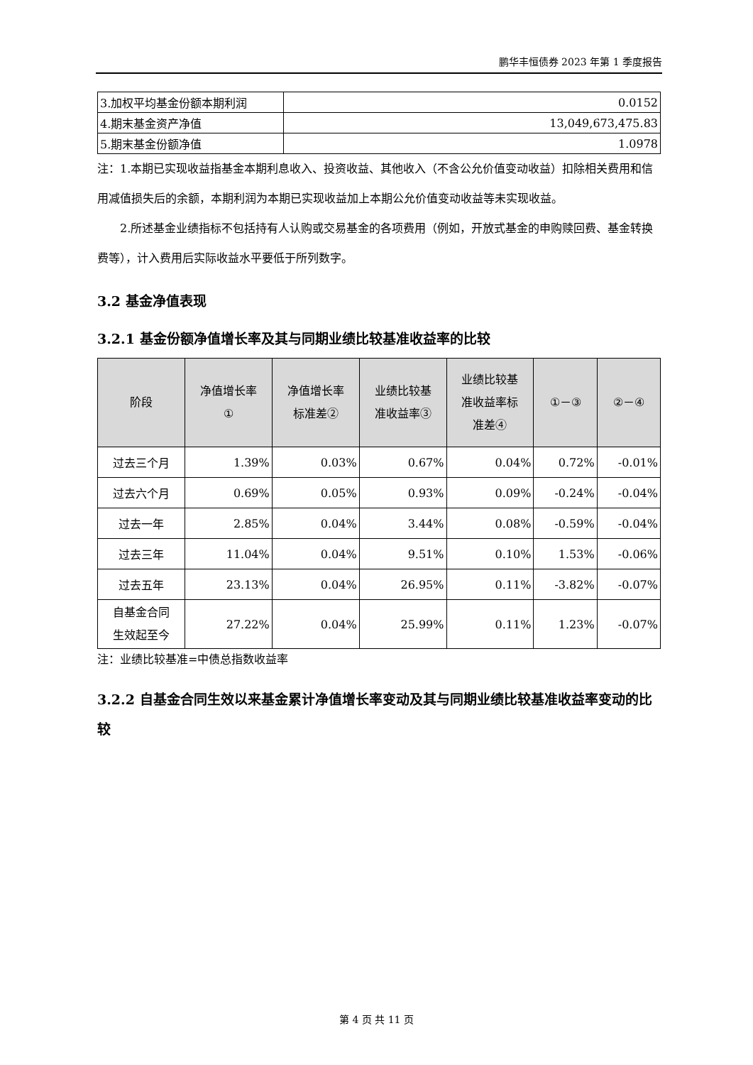鹏华丰恒债券 2023 年第 1 季度报告
| 3.加权平均基金份额本期利润 | 0.0152 |
| 4.期末基金资产净值 | 13,049,673,475.83 |
| 5.期末基金份额净值 | 1.0978 |
注：1.本期已实现收益指基金本期利息收入、投资收益、其他收入（不含公允价值变动收益）扣除相关费用和信用减值损失后的余额，本期利润为本期已实现收益加上本期公允价值变动收益等未实现收益。
2.所述基金业绩指标不包括持有人认购或交易基金的各项费用（例如，开放式基金的申购赎回费、基金转换费等），计入费用后实际收益水平要低于所列数字。
3.2 基金净值表现
3.2.1 基金份额净值增长率及其与同期业绩比较基准收益率的比较
| 阶段 | 净值增长率 ① | 净值增长率 标准差② | 业绩比较基 准收益率③ | 业绩比较基 准收益率标 准差④ | ①－③ | ②－④ |
| --- | --- | --- | --- | --- | --- | --- |
| 过去三个月 | 1.39% | 0.03% | 0.67% | 0.04% | 0.72% | -0.01% |
| 过去六个月 | 0.69% | 0.05% | 0.93% | 0.09% | -0.24% | -0.04% |
| 过去一年 | 2.85% | 0.04% | 3.44% | 0.08% | -0.59% | -0.04% |
| 过去三年 | 11.04% | 0.04% | 9.51% | 0.10% | 1.53% | -0.06% |
| 过去五年 | 23.13% | 0.04% | 26.95% | 0.11% | -3.82% | -0.07% |
| 自基金合同 生效起至今 | 27.22% | 0.04% | 25.99% | 0.11% | 1.23% | -0.07% |
注：业绩比较基准=中债总指数收益率
3.2.2 自基金合同生效以来基金累计净值增长率变动及其与同期业绩比较基准收益率变动的比较
第 4 页 共 11 页